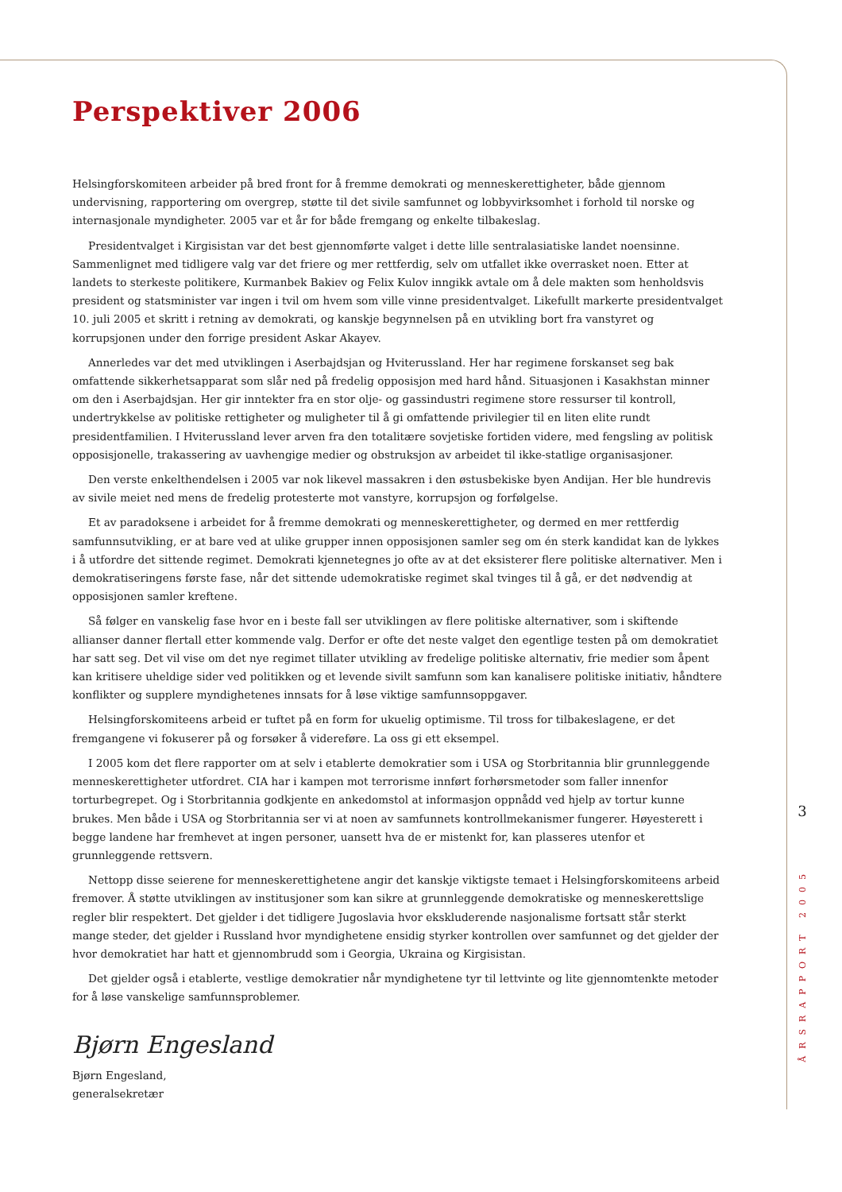Perspektiver 2006
Helsingforskomiteen arbeider på bred front for å fremme demokrati og menneskerettigheter, både gjennom undervisning, rapportering om overgrep, støtte til det sivile samfunnet og lobbyvirksomhet i forhold til norske og internasjonale myndigheter. 2005 var et år for både fremgang og enkelte tilbakeslag.
Presidentvalget i Kirgisistan var det best gjennomførte valget i dette lille sentralasiatiske landet noensinne. Sammenlignet med tidligere valg var det friere og mer rettferdig, selv om utfallet ikke overrasket noen. Etter at landets to sterkeste politikere, Kurmanbek Bakiev og Felix Kulov inngikk avtale om å dele makten som henholdsvis president og statsminister var ingen i tvil om hvem som ville vinne presidentvalget. Likefullt markerte presidentvalget 10. juli 2005 et skritt i retning av demokrati, og kanskje begynnelsen på en utvikling bort fra vanstyret og korrupsjonen under den forrige president Askar Akayev.
Annerledes var det med utviklingen i Aserbajdsjan og Hviterussland. Her har regimene forskanset seg bak omfattende sikkerhetsapparat som slår ned på fredelig opposisjon med hard hånd. Situasjonen i Kasakhstan minner om den i Aserbajdsjan. Her gir inntekter fra en stor olje- og gassindustri regimene store ressurser til kontroll, undertrykkelse av politiske rettigheter og muligheter til å gi omfattende privilegier til en liten elite rundt presidentfamilien. I Hviterussland lever arven fra den totalitære sovjetiske fortiden videre, med fengsling av politisk opposisjonelle, trakassering av uavhengige medier og obstruksjon av arbeidet til ikke-statlige organisasjoner.
Den verste enkelthendelsen i 2005 var nok likevel massakren i den østusbekiske byen Andijan. Her ble hundrevis av sivile meiet ned mens de fredelig protesterte mot vanstyre, korrupsjon og forfølgelse.
Et av paradoksene i arbeidet for å fremme demokrati og menneskerettigheter, og dermed en mer rettferdig samfunnsutvikling, er at bare ved at ulike grupper innen opposisjonen samler seg om én sterk kandidat kan de lykkes i å utfordre det sittende regimet. Demokrati kjennetegnes jo ofte av at det eksisterer flere politiske alternativer. Men i demokratiseringens første fase, når det sittende udemokratiske regimet skal tvinges til å gå, er det nødvendig at opposisjonen samler kreftene.
Så følger en vanskelig fase hvor en i beste fall ser utviklingen av flere politiske alternativer, som i skiftende allianser danner flertall etter kommende valg. Derfor er ofte det neste valget den egentlige testen på om demokratiet har satt seg. Det vil vise om det nye regimet tillater utvikling av fredelige politiske alternativ, frie medier som åpent kan kritisere uheldige sider ved politikken og et levende sivilt samfunn som kan kanalisere politiske initiativ, håndtere konflikter og supplere myndighetenes innsats for å løse viktige samfunnsoppgaver.
Helsingforskomiteens arbeid er tuftet på en form for ukuelig optimisme. Til tross for tilbakeslagene, er det fremgangene vi fokuserer på og forsøker å videreføre. La oss gi ett eksempel.
I 2005 kom det flere rapporter om at selv i etablerte demokratier som i USA og Storbritannia blir grunnleggende menneskerettigheter utfordret. CIA har i kampen mot terrorisme innført forhørsmetoder som faller innenfor torturbegrepet. Og i Storbritannia godkjente en ankedomstol at informasjon oppnådd ved hjelp av tortur kunne brukes. Men både i USA og Storbritannia ser vi at noen av samfunnets kontrollmekanismer fungerer. Høyesterett i begge landene har fremhevet at ingen personer, uansett hva de er mistenkt for, kan plasseres utenfor et grunnleggende rettsvern.
Nettopp disse seierene for menneskerettighetene angir det kanskje viktigste temaet i Helsingforskomiteens arbeid fremover. Å støtte utviklingen av institusjoner som kan sikre at grunnleggende demokratiske og menneskerettslige regler blir respektert. Det gjelder i det tidligere Jugoslavia hvor ekskluderende nasjonalisme fortsatt står sterkt mange steder, det gjelder i Russland hvor myndighetene ensidig styrker kontrollen over samfunnet og det gjelder der hvor demokratiet har hatt et gjennombrudd som i Georgia, Ukraina og Kirgisistan.
Det gjelder også i etablerte, vestlige demokratier når myndighetene tyr til lettvinte og lite gjennomtenkte metoder for å løse vanskelige samfunnsproblemer.
Bjørn Engesland
Bjørn Engesland,
generalsekretær
3
ÅRSRAPPORT 2005